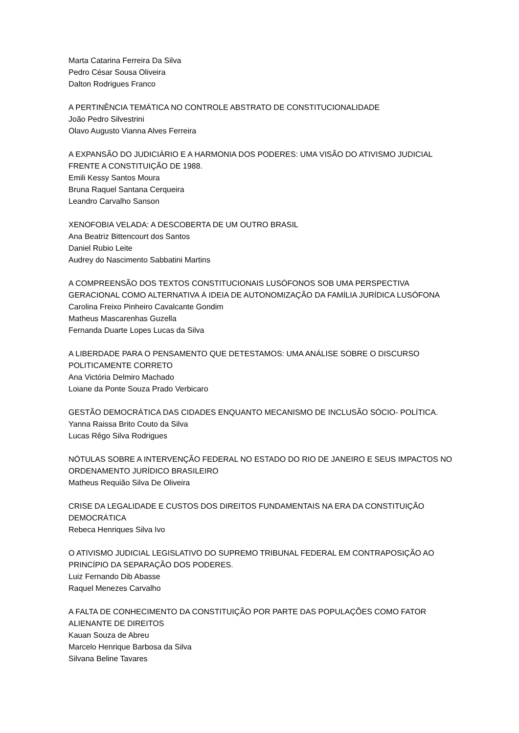Marta Catarina Ferreira Da Silva
Pedro César Sousa Oliveira
Dalton Rodrigues Franco
A PERTINÊNCIA TEMÁTICA NO CONTROLE ABSTRATO DE CONSTITUCIONALIDADE
João Pedro Silvestrini
Olavo Augusto Vianna Alves Ferreira
A EXPANSÃO DO JUDICIÁRIO E A HARMONIA DOS PODERES: UMA VISÃO DO ATIVISMO JUDICIAL FRENTE A CONSTITUIÇÃO DE 1988.
Emili Kessy Santos Moura
Bruna Raquel Santana Cerqueira
Leandro Carvalho Sanson
XENOFOBIA VELADA: A DESCOBERTA DE UM OUTRO BRASIL
Ana Beatriz Bittencourt dos Santos
Daniel Rubio Leite
Audrey do Nascimento Sabbatini Martins
A COMPREENSÃO DOS TEXTOS CONSTITUCIONAIS LUSÓFONOS SOB UMA PERSPECTIVA GERACIONAL COMO ALTERNATIVA À IDEIA DE AUTONOMIZAÇÃO DA FAMÍLIA JURÍDICA LUSÓFONA
Carolina Freixo Pinheiro Cavalcante Gondim
Matheus Mascarenhas Guzella
Fernanda Duarte Lopes Lucas da Silva
A LIBERDADE PARA O PENSAMENTO QUE DETESTAMOS: UMA ANÁLISE SOBRE O DISCURSO POLITICAMENTE CORRETO
Ana Victória Delmiro Machado
Loiane da Ponte Souza Prado Verbicaro
GESTÃO DEMOCRÁTICA DAS CIDADES ENQUANTO MECANISMO DE INCLUSÃO SÓCIO- POLÍTICA.
Yanna Raissa Brito Couto da Silva
Lucas Rêgo Silva Rodrigues
NÓTULAS SOBRE A INTERVENÇÃO FEDERAL NO ESTADO DO RIO DE JANEIRO E SEUS IMPACTOS NO ORDENAMENTO JURÍDICO BRASILEIRO
Matheus Requião Silva De Oliveira
CRISE DA LEGALIDADE E CUSTOS DOS DIREITOS FUNDAMENTAIS NA ERA DA CONSTITUIÇÃO DEMOCRÁTICA
Rebeca Henriques Silva Ivo
O ATIVISMO JUDICIAL LEGISLATIVO DO SUPREMO TRIBUNAL FEDERAL EM CONTRAPOSIÇÃO AO PRINCÍPIO DA SEPARAÇÃO DOS PODERES.
Luiz Fernando Dib Abasse
Raquel Menezes Carvalho
A FALTA DE CONHECIMENTO DA CONSTITUIÇÃO POR PARTE DAS POPULAÇÕES COMO FATOR ALIENANTE DE DIREITOS
Kauan Souza de Abreu
Marcelo Henrique Barbosa da Silva
Silvana Beline Tavares